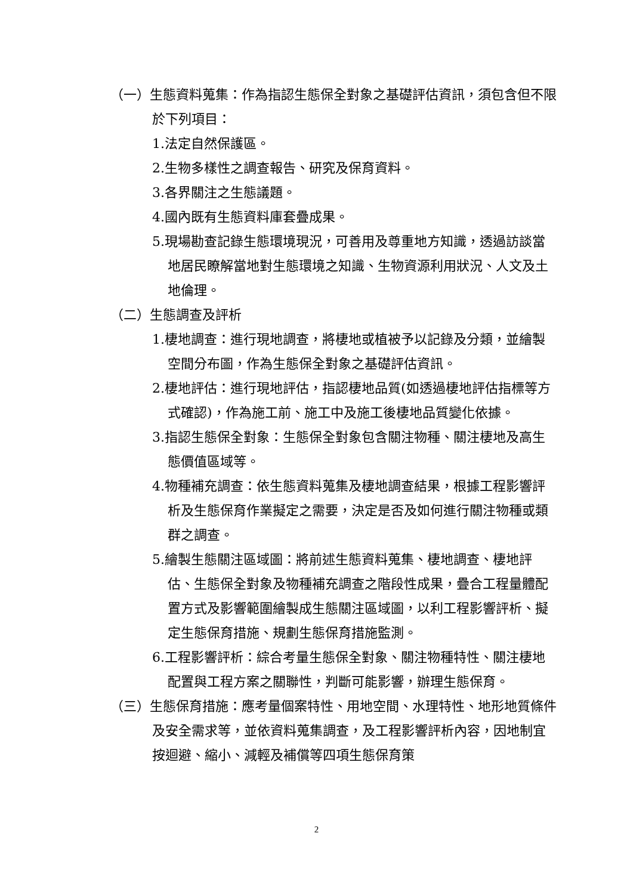（一）生態資料蒐集：作為指認生態保全對象之基礎評估資訊，須包含但不限於下列項目：
1.法定自然保護區。
2.生物多樣性之調查報告、研究及保育資料。
3.各界關注之生態議題。
4.國內既有生態資料庫套疊成果。
5.現場勘查記錄生態環境現況，可善用及尊重地方知識，透過訪談當地居民瞭解當地對生態環境之知識、生物資源利用狀況、人文及土地倫理。
（二）生態調查及評析
1.棲地調查：進行現地調查，將棲地或植被予以記錄及分類，並繪製空間分布圖，作為生態保全對象之基礎評估資訊。
2.棲地評估：進行現地評估，指認棲地品質(如透過棲地評估指標等方式確認)，作為施工前、施工中及施工後棲地品質變化依據。
3.指認生態保全對象：生態保全對象包含關注物種、關注棲地及高生態價值區域等。
4.物種補充調查：依生態資料蒐集及棲地調查結果，根據工程影響評析及生態保育作業擬定之需要，決定是否及如何進行關注物種或類群之調查。
5.繪製生態關注區域圖：將前述生態資料蒐集、棲地調查、棲地評估、生態保全對象及物種補充調查之階段性成果，疊合工程量體配置方式及影響範圍繪製成生態關注區域圖，以利工程影響評析、擬定生態保育措施、規劃生態保育措施監測。
6.工程影響評析：綜合考量生態保全對象、關注物種特性、關注棲地配置與工程方案之關聯性，判斷可能影響，辦理生態保育。
（三）生態保育措施：應考量個案特性、用地空間、水理特性、地形地質條件及安全需求等，並依資料蒐集調查，及工程影響評析內容，因地制宜按迴避、縮小、減輕及補償等四項生態保育策
2